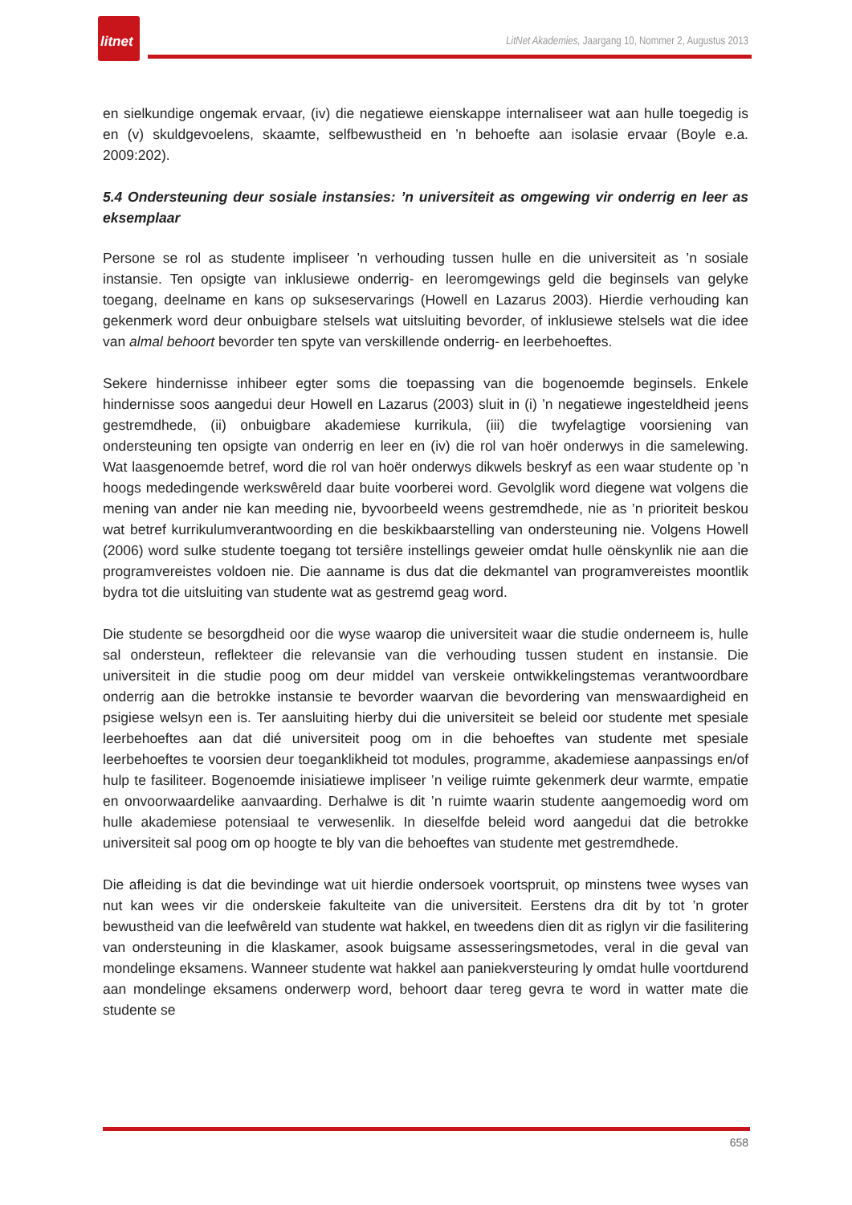litnet
LitNet Akademies, Jaargang 10, Nommer 2, Augustus 2013
en sielkundige ongemak ervaar, (iv) die negatiewe eienskappe internaliseer wat aan hulle toegedig is en (v) skuldgevoelens, skaamte, selfbewustheid en ’n behoefte aan isolasie ervaar (Boyle e.a. 2009:202).
5.4 Ondersteuning deur sosiale instansies: ’n universiteit as omgewing vir onderrig en leer as eksemplaar
Persone se rol as studente impliseer ’n verhouding tussen hulle en die universiteit as ’n sosiale instansie. Ten opsigte van inklusiewe onderrig- en leeromgewings geld die beginsels van gelyke toegang, deelname en kans op sukseservarings (Howell en Lazarus 2003). Hierdie verhouding kan gekenmerk word deur onbuigbare stelsels wat uitsluiting bevorder, of inklusiewe stelsels wat die idee van almal behoort bevorder ten spyte van verskillende onderrig- en leerbehoeftes.
Sekere hindernisse inhibeer egter soms die toepassing van die bogenoemde beginsels. Enkele hindernisse soos aangedui deur Howell en Lazarus (2003) sluit in (i) ’n negatiewe ingesteldheid jeens gestremdhede, (ii) onbuigbare akademiese kurrikula, (iii) die twyfelagtige voorsiening van ondersteuning ten opsigte van onderrig en leer en (iv) die rol van hoër onderwys in die samelewing. Wat laasgenoemde betref, word die rol van hoër onderwys dikwels beskryf as een waar studente op ’n hoogs mededingende werkswêreld daar buite voorberei word. Gevolglik word diegene wat volgens die mening van ander nie kan meeding nie, byvoorbeeld weens gestremdhede, nie as ’n prioriteit beskou wat betref kurrikulumverantwoording en die beskikbaarstelling van ondersteuning nie. Volgens Howell (2006) word sulke studente toegang tot tersiêre instellings geweier omdat hulle oënskynlik nie aan die programvereistes voldoen nie. Die aanname is dus dat die dekmantel van programvereistes moontlik bydra tot die uitsluiting van studente wat as gestremd geag word.
Die studente se besorgdheid oor die wyse waarop die universiteit waar die studie onderneem is, hulle sal ondersteun, reflekteer die relevansie van die verhouding tussen student en instansie. Die universiteit in die studie poog om deur middel van verskeie ontwikkelingstemas verantwoordbare onderrig aan die betrokke instansie te bevorder waarvan die bevordering van menswaardigheid en psigiese welsyn een is. Ter aansluiting hierby dui die universiteit se beleid oor studente met spesiale leerbehoeftes aan dat dié universiteit poog om in die behoeftes van studente met spesiale leerbehoeftes te voorsien deur toeganklikheid tot modules, programme, akademiese aanpassings en/of hulp te fasiliteer. Bogenoemde inisiatiewe impliseer ’n veilige ruimte gekenmerk deur warmte, empatie en onvoorwaardelike aanvaarding. Derhalwe is dit ’n ruimte waarin studente aangemoedig word om hulle akademiese potensiaal te verwesenlik. In dieselfde beleid word aangedui dat die betrokke universiteit sal poog om op hoogte te bly van die behoeftes van studente met gestremdhede.
Die afleiding is dat die bevindinge wat uit hierdie ondersoek voortspruit, op minstens twee wyses van nut kan wees vir die onderskeie fakulteite van die universiteit. Eerstens dra dit by tot ’n groter bewustheid van die leefwêreld van studente wat hakkel, en tweedens dien dit as riglyn vir die fasilitering van ondersteuning in die klaskamer, asook buigsame assesseringsmetodes, veral in die geval van mondelinge eksamens. Wanneer studente wat hakkel aan paniekversteuring ly omdat hulle voortdurend aan mondelinge eksamens onderwerp word, behoort daar tereg gevra te word in watter mate die studente se
658